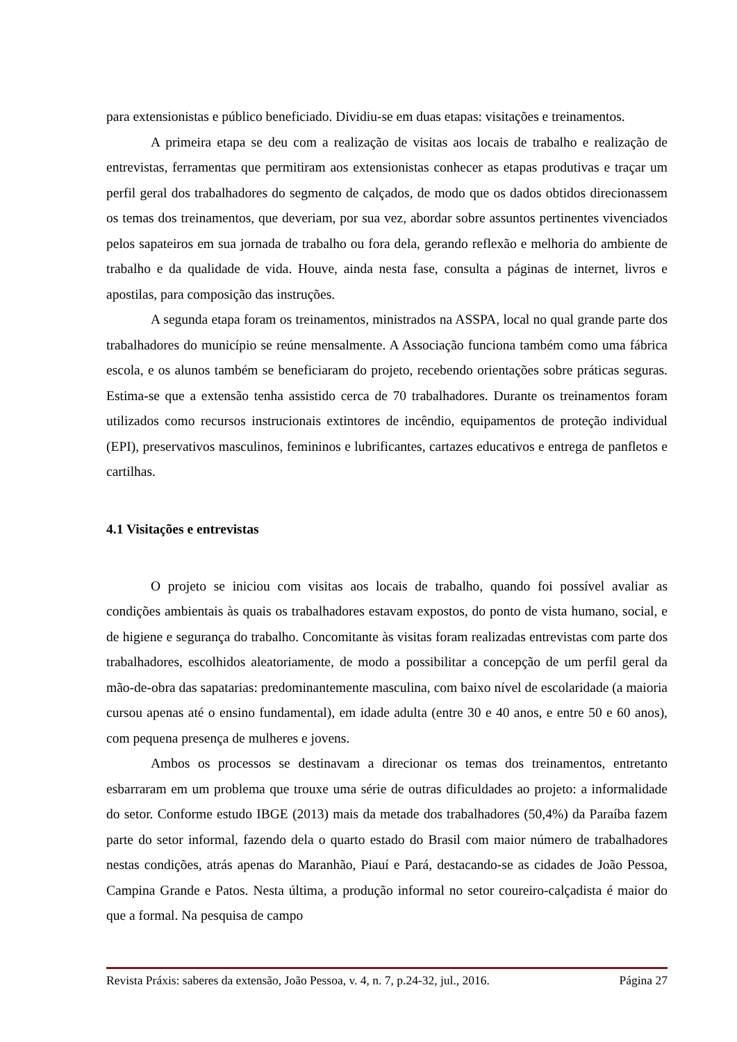para extensionistas e público beneficiado. Dividiu-se em duas etapas: visitações e treinamentos.
A primeira etapa se deu com a realização de visitas aos locais de trabalho e realização de entrevistas, ferramentas que permitiram aos extensionistas conhecer as etapas produtivas e traçar um perfil geral dos trabalhadores do segmento de calçados, de modo que os dados obtidos direcionassem os temas dos treinamentos, que deveriam, por sua vez, abordar sobre assuntos pertinentes vivenciados pelos sapateiros em sua jornada de trabalho ou fora dela, gerando reflexão e melhoria do ambiente de trabalho e da qualidade de vida. Houve, ainda nesta fase, consulta a páginas de internet, livros e apostilas, para composição das instruções.
A segunda etapa foram os treinamentos, ministrados na ASSPA, local no qual grande parte dos trabalhadores do município se reúne mensalmente. A Associação funciona também como uma fábrica escola, e os alunos também se beneficiaram do projeto, recebendo orientações sobre práticas seguras. Estima-se que a extensão tenha assistido cerca de 70 trabalhadores. Durante os treinamentos foram utilizados como recursos instrucionais extintores de incêndio, equipamentos de proteção individual (EPI), preservativos masculinos, femininos e lubrificantes, cartazes educativos e entrega de panfletos e cartilhas.
4.1 Visitações e entrevistas
O projeto se iniciou com visitas aos locais de trabalho, quando foi possível avaliar as condições ambientais às quais os trabalhadores estavam expostos, do ponto de vista humano, social, e de higiene e segurança do trabalho. Concomitante às visitas foram realizadas entrevistas com parte dos trabalhadores, escolhidos aleatoriamente, de modo a possibilitar a concepção de um perfil geral da mão-de-obra das sapatarias: predominantemente masculina, com baixo nível de escolaridade (a maioria cursou apenas até o ensino fundamental), em idade adulta (entre 30 e 40 anos, e entre 50 e 60 anos), com pequena presença de mulheres e jovens.
Ambos os processos se destinavam a direcionar os temas dos treinamentos, entretanto esbarraram em um problema que trouxe uma série de outras dificuldades ao projeto: a informalidade do setor. Conforme estudo IBGE (2013) mais da metade dos trabalhadores (50,4%) da Paraíba fazem parte do setor informal, fazendo dela o quarto estado do Brasil com maior número de trabalhadores nestas condições, atrás apenas do Maranhão, Piauí e Pará, destacando-se as cidades de João Pessoa, Campina Grande e Patos. Nesta última, a produção informal no setor coureiro-calçadista é maior do que a formal. Na pesquisa de campo
Revista Práxis: saberes da extensão, João Pessoa, v. 4, n. 7, p.24-32, jul., 2016. Página 27